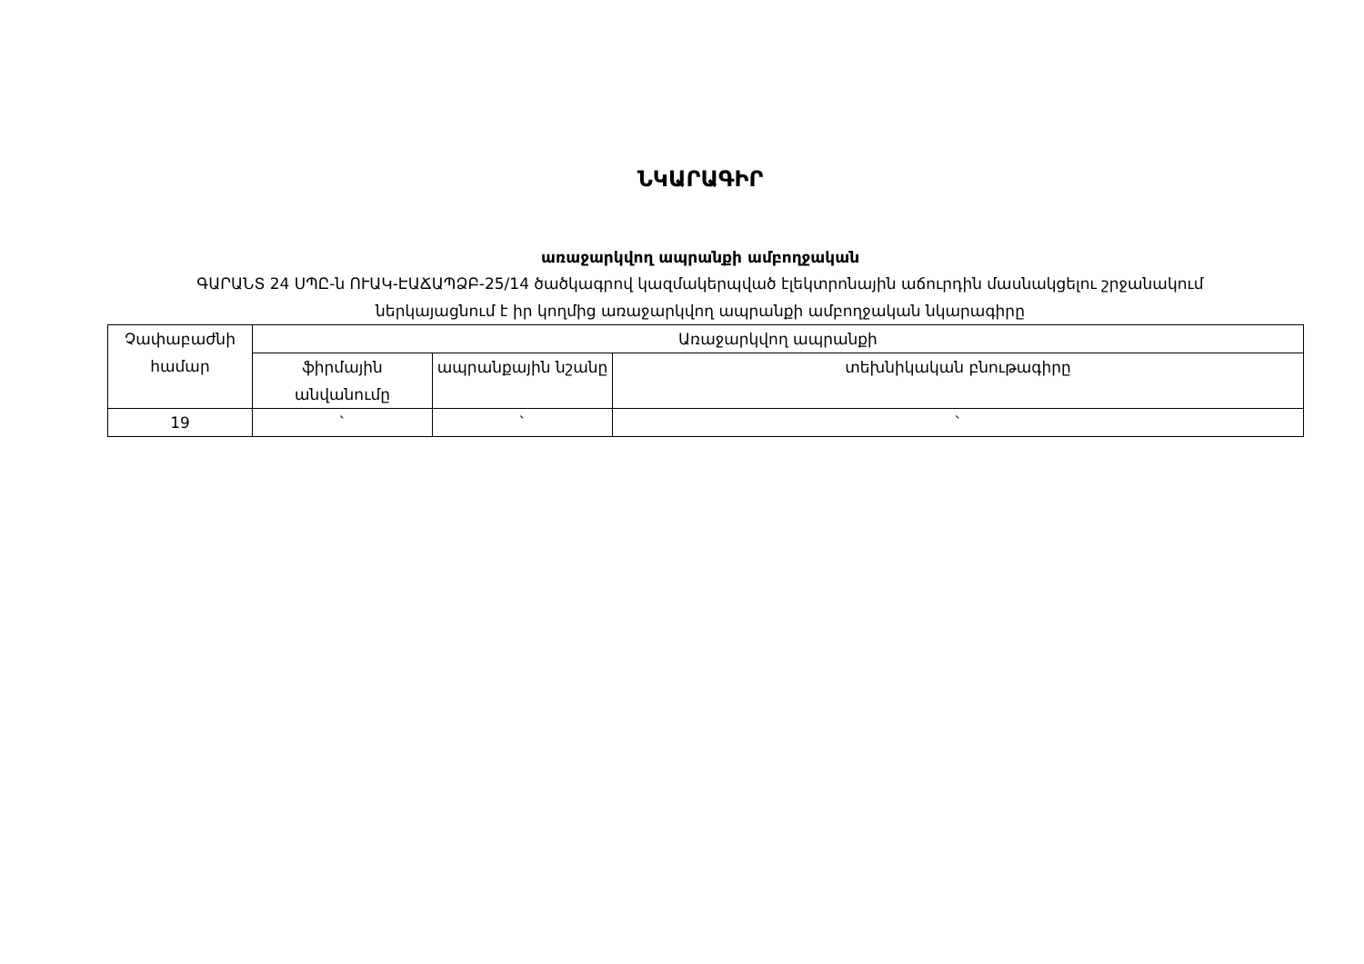ՆԿԱՐԱԳԻՐ
առաջարկվող ապրանքի ամբողջական
ԳԱՐԱՆՏ 24 ՍՊԸ-ն ՈՒԱԿ-ԷԱՃԱՊՁԲ-25/14 ծածկագրով կազմակերպված էլեկտրոնային աճուրդին մասնակցելու շրջանակում
ներկայացնում է իր կողմից առաջարկվող ապրանքի ամբողջական նկարագիրը
| Չափաբաժնի համար | Առաջարկվող ապրանքի | | |
| --- | --- | --- | --- |
| | ֆիրմային անվանումը | ապրանքային նշանը | տեխնիկական բնութագիրը |
| 19 | ` | ` | ` |